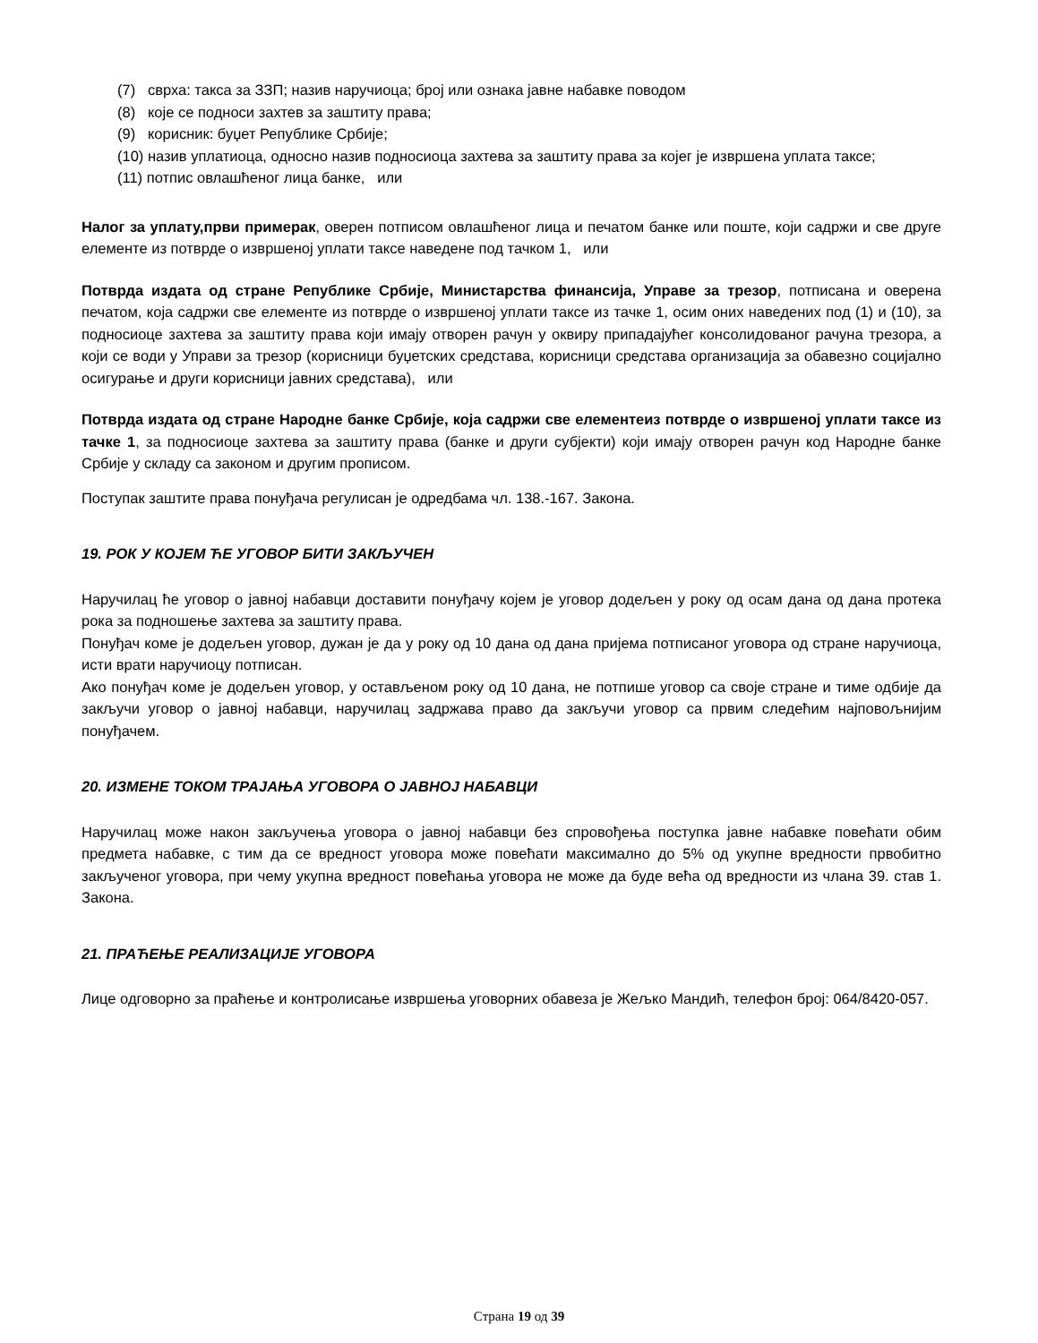(7) сврха: такса за ЗЗП; назив наручиоца; број или ознака јавне набавке поводом
(8) које се подноси захтев за заштиту права;
(9) корисник: буџет Републике Србије;
(10) назив уплатиоца, односно назив подносиоца захтева за заштиту права за којег је извршена уплата таксе;
(11) потпис овлашћеног лица банке, или
Налог за уплату,први примерак, оверен потписом овлашћеног лица и печатом банке или поште, који садржи и све друге елементе из потврде о извршеној уплати таксе наведене под тачком 1, или
Потврда издата од стране Републике Србије, Министарства финансија, Управе за трезор, потписана и оверена печатом, која садржи све елементе из потврде о извршеној уплати таксе из тачке 1, осим оних наведених под (1) и (10), за подносиоце захтева за заштиту права који имају отворен рачун у оквиру припадајућег консолидованог рачуна трезора, а који се води у Управи за трезор (корисници буџетских средстава, корисници средстава организација за обавезно социјално осигурање и други корисници јавних средстава), или
Потврда издата од стране Народне банке Србије, која садржи све елементеиз потврде о извршеној уплати таксе из тачке 1, за подносиоце захтева за заштиту права (банке и други субјекти) који имају отворен рачун код Народне банке Србије у складу са законом и другим прописом.
Поступак заштите права понуђача регулисан је одредбама чл. 138.-167. Закона.
19. РОК У КОЈЕМ ЋЕ УГОВОР БИТИ ЗАКЉУЧЕН
Наручилац ће уговор о јавној набавци доставити понуђачу којем је уговор додељен у року од осам дана од дана протека рока за подношење захтева за заштиту права.
Понуђач коме је додељен уговор, дужан је да у року од 10 дана од дана пријема потписаног уговора од стране наручиоца, исти врати наручиоцу потписан.
Ако понуђач коме је додељен уговор, у остављеном року од 10 дана, не потпише уговор са своје стране и тиме одбије да закључи уговор о јавној набавци, наручилац задржава право да закључи уговор са првим следећим најповољнијим понуђачем.
20. ИЗМЕНЕ ТОКОМ ТРАЈАЊА УГОВОРА О ЈАВНОЈ НАБАВЦИ
Наручилац може након закључења уговора о јавној набавци без спровођења поступка јавне набавке повећати обим предмета набавке, с тим да се вредност уговора може повећати максимално до 5% од укупне вредности првобитно закљученог уговора, при чему укупна вредност повећања уговора не може да буде већа од вредности из члана 39. став 1. Закона.
21. ПРАЋЕЊЕ РЕАЛИЗАЦИЈЕ УГОВОРА
Лице одговорно за праћење и контролисање извршења уговорних обавеза је Жељко Мандић, телефон број: 064/8420-057.
Страна 19 од 39